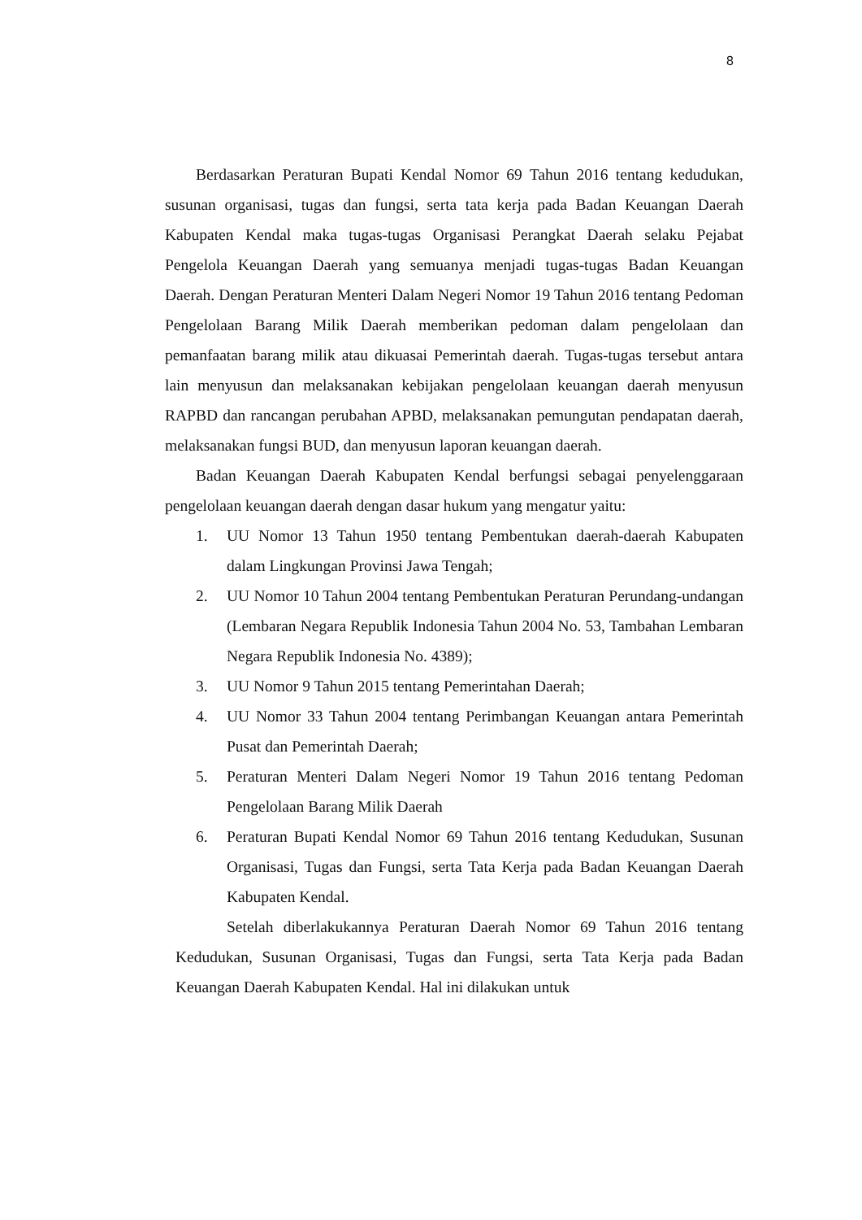8
Berdasarkan Peraturan Bupati Kendal Nomor 69 Tahun 2016 tentang kedudukan, susunan organisasi, tugas dan fungsi, serta tata kerja pada Badan Keuangan Daerah Kabupaten Kendal maka tugas-tugas Organisasi Perangkat Daerah selaku Pejabat Pengelola Keuangan Daerah yang semuanya menjadi tugas-tugas Badan Keuangan Daerah. Dengan Peraturan Menteri Dalam Negeri Nomor 19 Tahun 2016 tentang Pedoman Pengelolaan Barang Milik Daerah memberikan pedoman dalam pengelolaan dan pemanfaatan barang milik atau dikuasai Pemerintah daerah. Tugas-tugas tersebut antara lain menyusun dan melaksanakan kebijakan pengelolaan keuangan daerah menyusun RAPBD dan rancangan perubahan APBD, melaksanakan pemungutan pendapatan daerah, melaksanakan fungsi BUD, dan menyusun laporan keuangan daerah.
Badan Keuangan Daerah Kabupaten Kendal berfungsi sebagai penyelenggaraan pengelolaan keuangan daerah dengan dasar hukum yang mengatur yaitu:
1. UU Nomor 13 Tahun 1950 tentang Pembentukan daerah-daerah Kabupaten dalam Lingkungan Provinsi Jawa Tengah;
2. UU Nomor 10 Tahun 2004 tentang Pembentukan Peraturan Perundang-undangan (Lembaran Negara Republik Indonesia Tahun 2004 No. 53, Tambahan Lembaran Negara Republik Indonesia No. 4389);
3. UU Nomor 9 Tahun 2015 tentang Pemerintahan Daerah;
4. UU Nomor 33 Tahun 2004 tentang Perimbangan Keuangan antara Pemerintah Pusat dan Pemerintah Daerah;
5. Peraturan Menteri Dalam Negeri Nomor 19 Tahun 2016 tentang Pedoman Pengelolaan Barang Milik Daerah
6. Peraturan Bupati Kendal Nomor 69 Tahun 2016 tentang Kedudukan, Susunan Organisasi, Tugas dan Fungsi, serta Tata Kerja pada Badan Keuangan Daerah Kabupaten Kendal.
Setelah diberlakukannya Peraturan Daerah Nomor 69 Tahun 2016 tentang Kedudukan, Susunan Organisasi, Tugas dan Fungsi, serta Tata Kerja pada Badan Keuangan Daerah Kabupaten Kendal. Hal ini dilakukan untuk